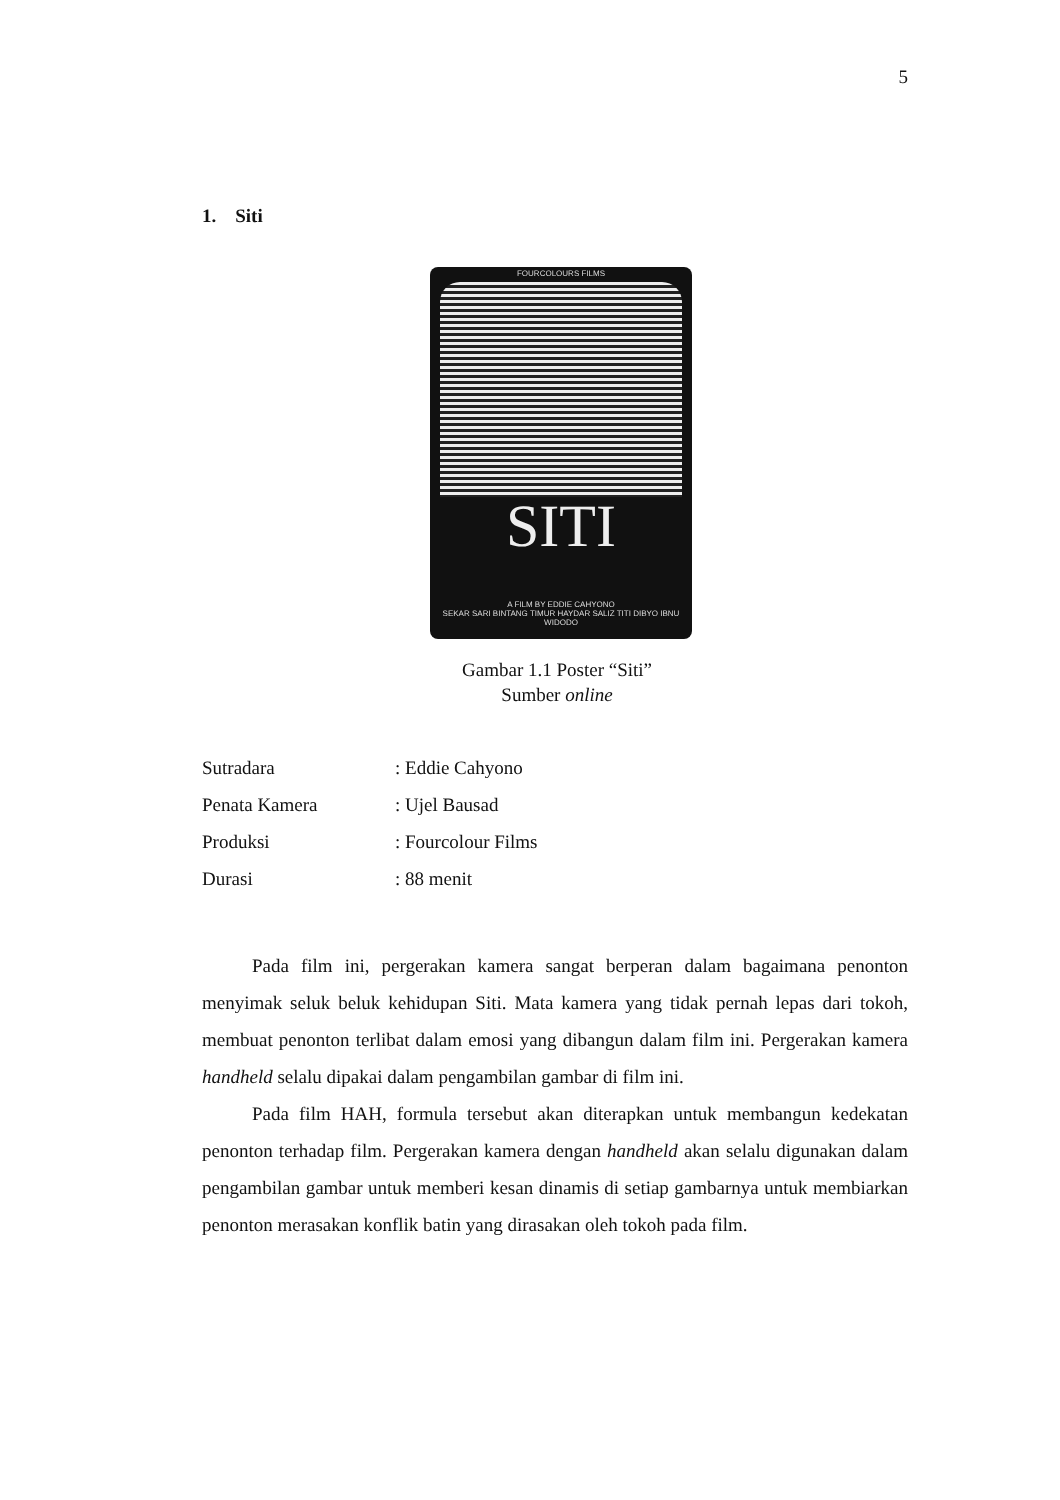5
1. Siti
FOURCOLOURS FILMS
SITI
A FILM BY EDDIE CAHYONO
SEKAR SARI BINTANG TIMUR HAYDAR SALIZ TITI DIBYO IBNU WIDODO
Gambar 1.1 Poster “Siti”
Sumber online
| Sutradara | : Eddie Cahyono |
| Penata Kamera | : Ujel Bausad |
| Produksi | : Fourcolour Films |
| Durasi | : 88 menit |
Pada film ini, pergerakan kamera sangat berperan dalam bagaimana penonton menyimak seluk beluk kehidupan Siti. Mata kamera yang tidak pernah lepas dari tokoh, membuat penonton terlibat dalam emosi yang dibangun dalam film ini. Pergerakan kamera handheld selalu dipakai dalam pengambilan gambar di film ini.
Pada film HAH, formula tersebut akan diterapkan untuk membangun kedekatan penonton terhadap film. Pergerakan kamera dengan handheld akan selalu digunakan dalam pengambilan gambar untuk memberi kesan dinamis di setiap gambarnya untuk membiarkan penonton merasakan konflik batin yang dirasakan oleh tokoh pada film.